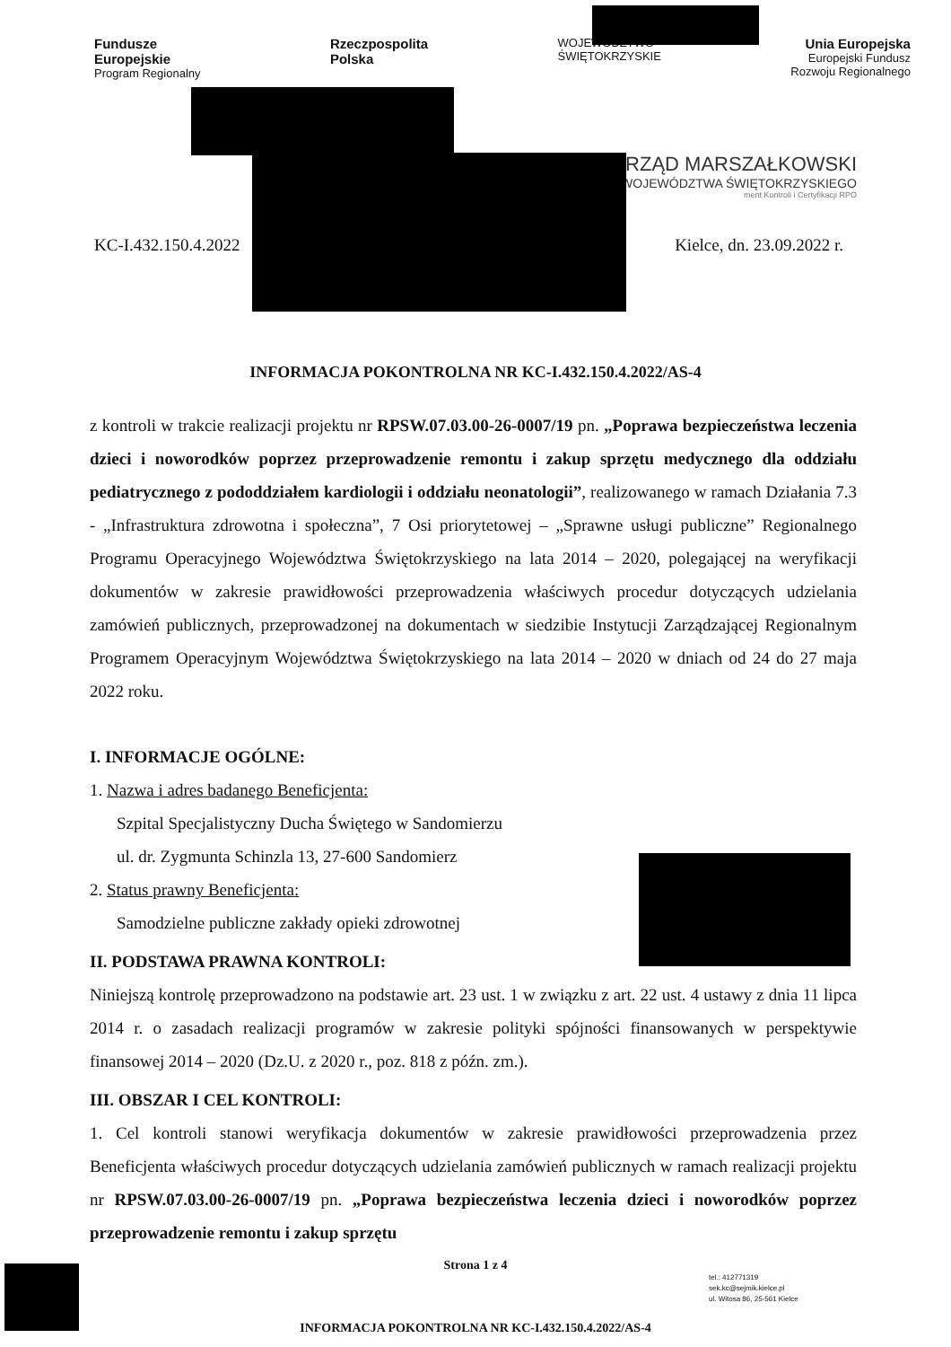Fundusze
Europejskie
Program Regionalny
Rzeczpospolita
Polska
WOJEWÓDZTWO
ŚWIĘTOKRZYSKIE
Unia Europejska
Europejski Fundusz
Rozwoju Regionalnego
URZĄD MARSZAŁKOWSKI
WOJEWÓDZTWA ŚWIĘTOKRZYSKIEGO
ment Kontroli i Certyfikacji RPO
KC-I.432.150.4.2022 Kielce, dn. 23.09.2022 r.
INFORMACJA POKONTROLNA NR KC-I.432.150.4.2022/AS-4
z kontroli w trakcie realizacji projektu nr RPSW.07.03.00-26-0007/19 pn. „Poprawa bezpieczeństwa leczenia dzieci i noworodków poprzez przeprowadzenie remontu i zakup sprzętu medycznego dla oddziału pediatrycznego z pododdziałem kardiologii i oddziału neonatologii”, realizowanego w ramach Działania 7.3 - „Infrastruktura zdrowotna i społeczna”, 7 Osi priorytetowej – „Sprawne usługi publiczne” Regionalnego Programu Operacyjnego Województwa Świętokrzyskiego na lata 2014 – 2020, polegającej na weryfikacji dokumentów w zakresie prawidłowości przeprowadzenia właściwych procedur dotyczących udzielania zamówień publicznych, przeprowadzonej na dokumentach w siedzibie Instytucji Zarządzającej Regionalnym Programem Operacyjnym Województwa Świętokrzyskiego na lata 2014 – 2020 w dniach od 24 do 27 maja 2022 roku.
I. INFORMACJE OGÓLNE:
1. Nazwa i adres badanego Beneficjenta:
Szpital Specjalistyczny Ducha Świętego w Sandomierzu
ul. dr. Zygmunta Schinzla 13, 27-600 Sandomierz
2. Status prawny Beneficjenta:
Samodzielne publiczne zakłady opieki zdrowotnej
II. PODSTAWA PRAWNA KONTROLI:
Niniejszą kontrolę przeprowadzono na podstawie art. 23 ust. 1 w związku z art. 22 ust. 4 ustawy z dnia 11 lipca 2014 r. o zasadach realizacji programów w zakresie polityki spójności finansowanych w perspektywie finansowej 2014 – 2020 (Dz.U. z 2020 r., poz. 818 z późn. zm.).
III. OBSZAR I CEL KONTROLI:
1. Cel kontroli stanowi weryfikacja dokumentów w zakresie prawidłowości przeprowadzenia przez Beneficjenta właściwych procedur dotyczących udzielania zamówień publicznych w ramach realizacji projektu nr RPSW.07.03.00-26-0007/19 pn. „Poprawa bezpieczeństwa leczenia dzieci i noworodków poprzez przeprowadzenie remontu i zakup sprzętu
Strona 1 z 4
tel.: 412771319
sek.kc@sejmik.kielce.pl
ul. Witosa 86, 25-561 Kielce
INFORMACJA POKONTROLNA NR KC-I.432.150.4.2022/AS-4